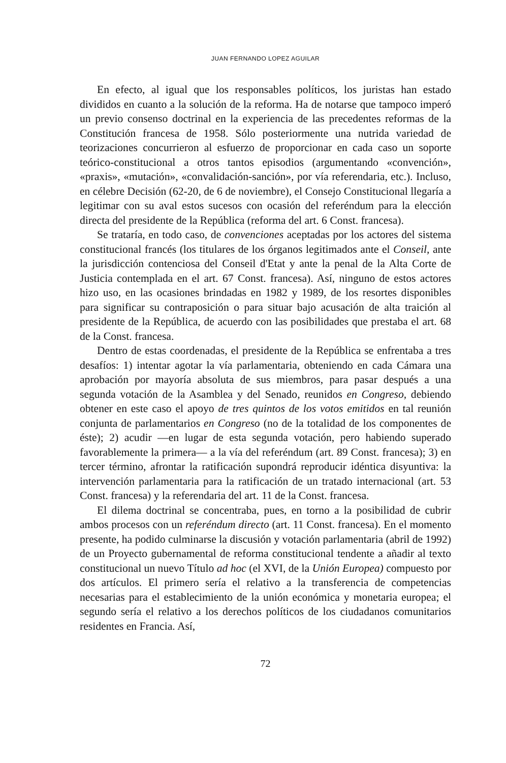JUAN FERNANDO LOPEZ AGUILAR
En efecto, al igual que los responsables políticos, los juristas han estado divididos en cuanto a la solución de la reforma. Ha de notarse que tampoco imperó un previo consenso doctrinal en la experiencia de las precedentes reformas de la Constitución francesa de 1958. Sólo posteriormente una nutrida variedad de teorizaciones concurrieron al esfuerzo de proporcionar en cada caso un soporte teórico-constitucional a otros tantos episodios (argumentando «convención», «praxis», «mutación», «convalidación-sanción», por vía refe­rendaria, etc.). Incluso, en célebre Decisión (62-20, de 6 de noviembre), el Consejo Constitucional llegaría a legitimar con su aval estos sucesos con ocasión del referéndum para la elección directa del presidente de la República (reforma del art. 6 Const. francesa).
Se trataría, en todo caso, de convenciones aceptadas por los actores del sistema constitucional francés (los titulares de los órganos legitimados ante el Conseil, ante la jurisdicción contenciosa del Conseil d'Etat y ante la penal de la Alta Corte de Justicia contemplada en el art. 67 Const. francesa). Así, ninguno de estos actores hizo uso, en las ocasiones brindadas en 1982 y 1989, de los resortes disponibles para significar su contraposición o para situar bajo acusación de alta traición al presidente de la República, de acuerdo con las posibilidades que prestaba el art. 68 de la Const. francesa.
Dentro de estas coordenadas, el presidente de la República se enfrentaba a tres desafíos: 1) intentar agotar la vía parlamentaria, obteniendo en cada Cámara una aprobación por mayoría absoluta de sus miembros, para pasar después a una segunda votación de la Asamblea y del Senado, reunidos en Congreso, debiendo obtener en este caso el apoyo de tres quintos de los votos emitidos en tal reunión conjunta de parlamentarios en Congreso (no de la totalidad de los componentes de éste); 2) acudir —en lugar de esta segunda votación, pero habiendo superado favorablemente la primera— a la vía del referéndum (art. 89 Const. francesa); 3) en tercer término, afrontar la ratifi­cación supondrá reproducir idéntica disyuntiva: la intervención parlamentaria para la ratificación de un tratado internacional (art. 53 Const. francesa) y la referendaria del art. 11 de la Const. francesa.
El dilema doctrinal se concentraba, pues, en torno a la posibilidad de cubrir ambos procesos con un referéndum directo (art. 11 Const. francesa). En el momento presente, ha podido culminarse la discusión y votación parla­mentaria (abril de 1992) de un Proyecto gubernamental de reforma constitu­cional tendente a añadir al texto constitucional un nuevo Título ad hoc (el XVI, de la Unión Europea) compuesto por dos artículos. El primero sería el relativo a la transferencia de competencias necesarias para el establecimiento de la unión económica y monetaria europea; el segundo sería el relativo a los derechos políticos de los ciudadanos comunitarios residentes en Francia. Así,
72